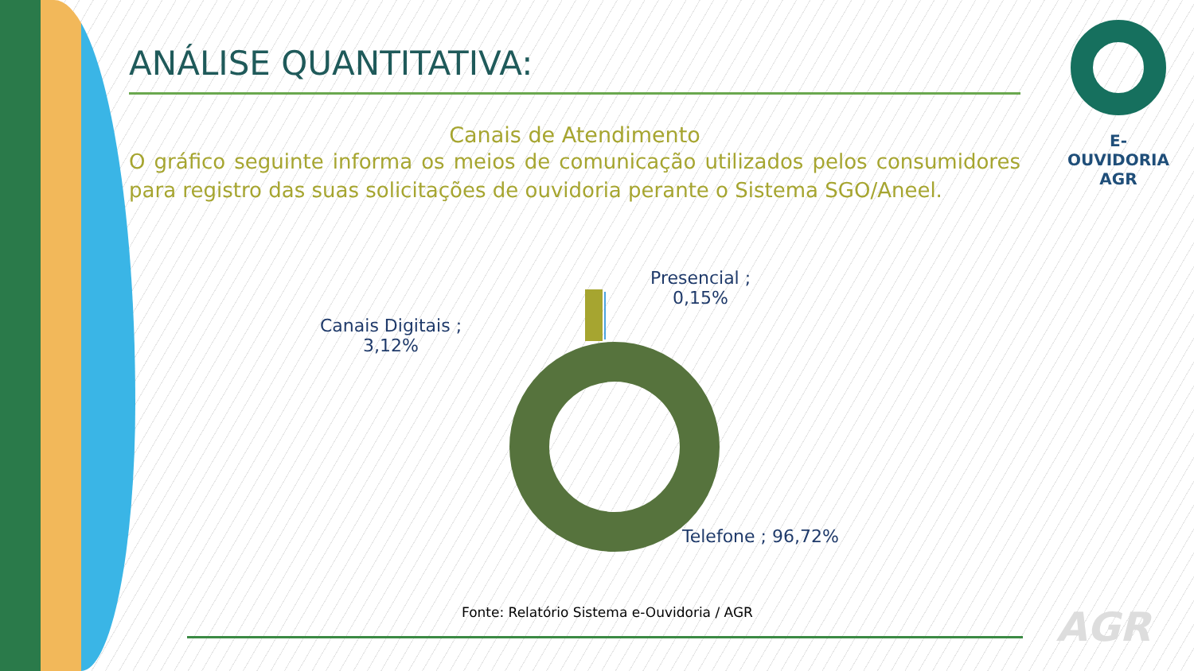ANÁLISE QUANTITATIVA:
Canais de Atendimento
O gráfico seguinte informa os meios de comunicação utilizados pelos consumidores para registro das suas solicitações de ouvidoria perante o Sistema SGO/Aneel.
Presencial ;
0,15%
Canais Digitais ;
3,12%
Telefone ; 96,72%
Fonte: Relatório Sistema e-Ouvidoria / AGR
E-OUVIDORIA
AGR
AGR